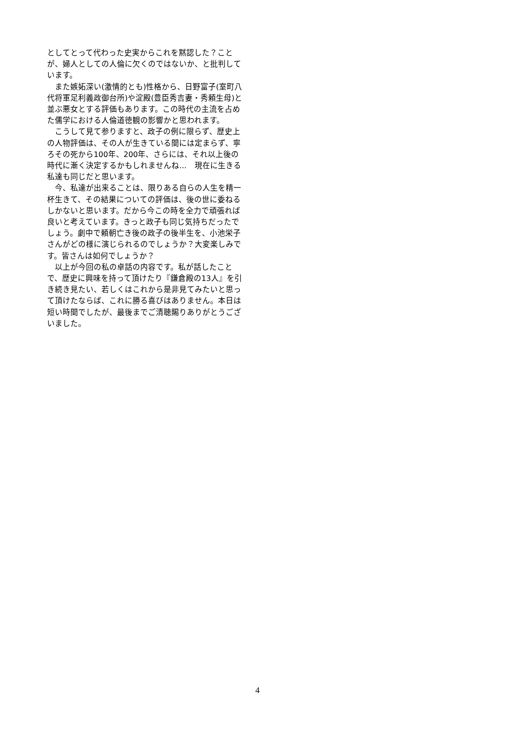としてとって代わった史実からこれを黙認した？ことが、婦人としての人倫に欠くのではないか、と批判しています。
　また嫉妬深い(激情的とも)性格から、日野富子(室町八代将軍足利義政御台所)や淀殿(豊臣秀吉妻・秀頼生母)と並ぶ悪女とする評価もあります。この時代の主流を占めた儒学における人倫道徳観の影響かと思われます。
　こうして見て参りますと、政子の例に限らず、歴史上の人物評価は、その人が生きている間には定まらず、寧ろその死から100年、200年、さらには、それ以上後の時代に漸く決定するかもしれませんね…　現在に生きる私達も同じだと思います。
　今、私達が出来ることは、限りある自らの人生を精一杯生きて、その結果についての評価は、後の世に委ねるしかないと思います。だから今この時を全力で頑張れば良いと考えています。きっと政子も同じ気持ちだったでしょう。劇中で頼朝亡き後の政子の後半生を、小池栄子さんがどの様に演じられるのでしょうか？大変楽しみです。皆さんは如何でしょうか？
　以上が今回の私の卓話の内容です。私が話したことで、歴史に興味を持って頂けたり『鎌倉殿の13人』を引き続き見たい、若しくはこれから是非見てみたいと思って頂けたならば、これに勝る喜びはありません。本日は短い時間でしたが、最後までご清聴賜りありがとうございました。
4